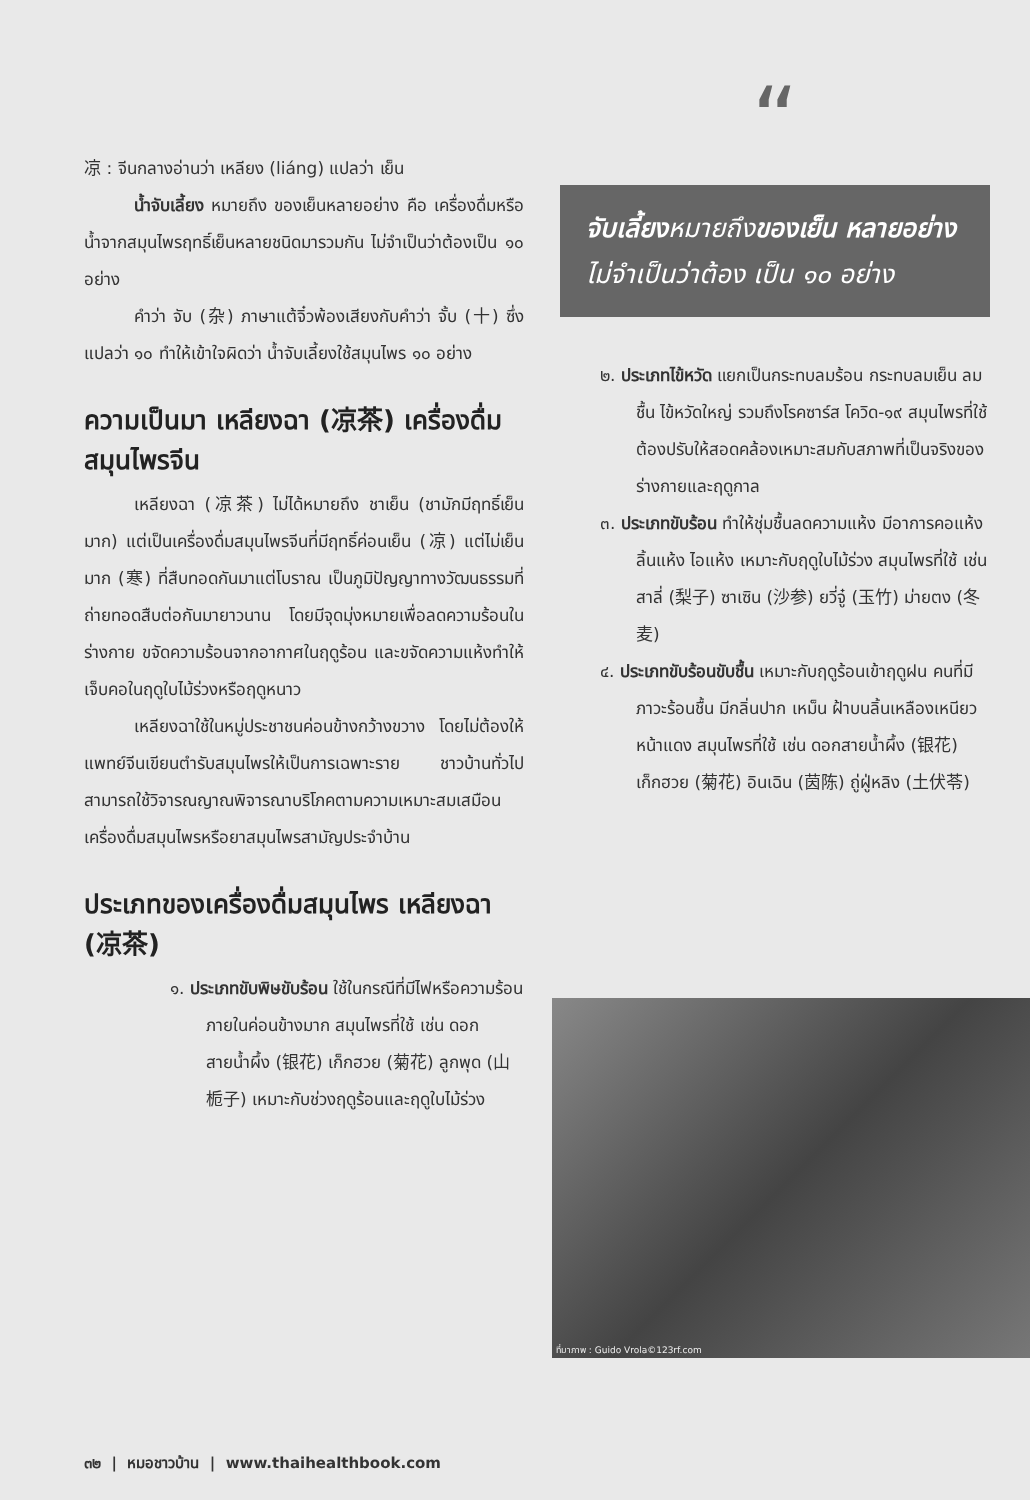凉 : จีนกลางอ่านว่า เหลียง (liáng) แปลว่า เย็น
น้ำจับเลี้ยง หมายถึง ของเย็นหลายอย่าง คือ เครื่องดื่มหรือน้ำจากสมุนไพรฤทธิ์เย็นหลายชนิดมารวมกัน ไม่จำเป็นว่าต้องเป็น ๑๐ อย่าง
คำว่า จับ (杂) ภาษาแต้จิ๋วพ้องเสียงกับคำว่า จั้บ (十) ซึ่งแปลว่า ๑๐ ทำให้เข้าใจผิดว่า น้ำจับเลี้ยงใช้สมุนไพร ๑๐ อย่าง
ความเป็นมา เหลียงฉา (凉茶) เครื่องดื่มสมุนไพรจีน
เหลียงฉา (凉茶) ไม่ได้หมายถึง ชาเย็น (ชามักมีฤทธิ์เย็นมาก) แต่เป็นเครื่องดื่มสมุนไพรจีนที่มีฤทธิ์ค่อนเย็น (凉) แต่ไม่เย็นมาก (寒) ที่สืบทอดกันมาแต่โบราณ เป็นภูมิปัญญาทางวัฒนธรรมที่ถ่ายทอดสืบต่อกันมายาวนาน โดยมีจุดมุ่งหมายเพื่อลดความร้อนในร่างกาย ขจัดความร้อนจากอากาศในฤดูร้อน และขจัดความแห้งทำให้เจ็บคอในฤดูใบไม้ร่วงหรือฤดูหนาว
เหลียงฉาใช้ในหมู่ประชาชนค่อนข้างกว้างขวาง โดยไม่ต้องให้แพทย์จีนเขียนตำรับสมุนไพรให้เป็นการเฉพาะราย ชาวบ้านทั่วไปสามารถใช้วิจารณญาณพิจารณาบริโภคตามความเหมาะสมเสมือนเครื่องดื่มสมุนไพรหรือยาสมุนไพรสามัญประจำบ้าน
ประเภทของเครื่องดื่มสมุนไพร เหลียงฉา (凉茶)
๑. ประเภทขับพิษขับร้อน ใช้ในกรณีที่มีไฟหรือความร้อนภายในค่อนข้างมาก สมุนไพรที่ใช้ เช่น ดอกสายน้ำผึ้ง (银花) เก็กฮวย (菊花) ลูกพุด (山栀子) เหมาะกับช่วงฤดูร้อนและฤดูใบไม้ร่วง
“
จับเลี้ยงหมายถึงของเย็น หลายอย่างไม่จำเป็นว่าต้อง เป็น ๑๐ อย่าง
๒. ประเภทไข้หวัด แยกเป็นกระทบลมร้อน กระทบลมเย็น ลมชื้น ไข้หวัดใหญ่ รวมถึงโรคซาร์ส โควิด-๑๙ สมุนไพรที่ใช้ต้องปรับให้สอดคล้องเหมาะสมกับสภาพที่เป็นจริงของร่างกายและฤดูกาล
๓. ประเภทขับร้อน ทำให้ชุ่มชื้นลดความแห้ง มีอาการคอแห้ง ลิ้นแห้ง ไอแห้ง เหมาะกับฤดูใบไม้ร่วง สมุนไพรที่ใช้ เช่น สาลี่ (梨子) ซาเซิน (沙参) ยวี่จู๋ (玉竹) ม่ายตง (冬麦)
๔. ประเภทขับร้อนขับชื้น เหมาะกับฤดูร้อนเข้าฤดูฝน คนที่มีภาวะร้อนชื้น มีกลิ่นปาก เหม็น ฝ้าบนลิ้นเหลืองเหนียว หน้าแดง สมุนไพรที่ใช้ เช่น ดอกสายน้ำผึ้ง (银花) เก็กฮวย (菊花) อินเฉิน (茵陈) ถู่ฝู่หลิง (土伏苓)
ที่มาภาพ : Guido Vrola©123rf.com
๓๒ | หมอชาวบ้าน | www.thaihealthbook.com